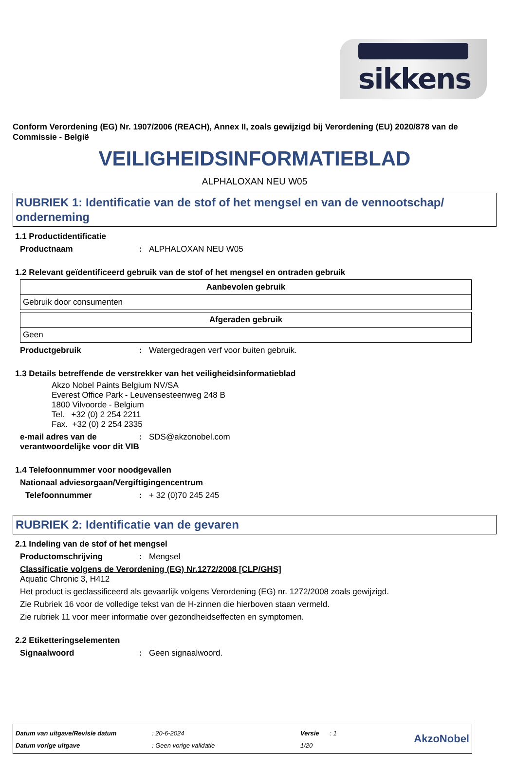sikkens
Conform Verordening (EG) Nr. 1907/2006 (REACH), Annex II, zoals gewijzigd bij Verordening (EU) 2020/878 van de Commissie - België
VEILIGHEIDSINFORMATIEBLAD
ALPHALOXAN NEU W05
RUBRIEK 1: Identificatie van de stof of het mengsel en van de vennootschap/ onderneming
1.1 Productidentificatie
Productnaam: ALPHALOXAN NEU W05
1.2 Relevant geïdentificeerd gebruik van de stof of het mengsel en ontraden gebruik
| Aanbevolen gebruik |
| --- |
| Gebruik door consumenten |
| Afgeraden gebruik |
| --- |
| Geen |
Productgebruik: Watergedragen verf voor buiten gebruik.
1.3 Details betreffende de verstrekker van het veiligheidsinformatieblad
Akzo Nobel Paints Belgium NV/SA
Everest Office Park - Leuvensesteenweg 248 B
1800 Vilvoorde - Belgium
Tel. +32 (0) 2 254 2211
Fax. +32 (0) 2 254 2335
e-mail adres van de verantwoordelijke voor dit VIB: SDS@akzonobel.com
1.4 Telefoonnummer voor noodgevallen
Nationaal adviesorgaan/Vergiftigingencentrum
Telefoonnummer: + 32 (0)70 245 245
RUBRIEK 2: Identificatie van de gevaren
2.1 Indeling van de stof of het mengsel
Productomschrijving: Mengsel
Classificatie volgens de Verordening (EG) Nr.1272/2008 [CLP/GHS]
Aquatic Chronic 3, H412
Het product is geclassificeerd als gevaarlijk volgens Verordening (EG) nr. 1272/2008 zoals gewijzigd.
Zie Rubriek 16 voor de volledige tekst van de H-zinnen die hierboven staan vermeld.
Zie rubriek 11 voor meer informatie over gezondheidseffecten en symptomen.
2.2 Etiketteringselementen
Signaalwoord: Geen signaalwoord.
Datum van uitgave/Revisie datum
Datum vorige uitgave
: 20-6-2024
: Geen vorige validatie
Versie : 1
1/20
AkzoNobel